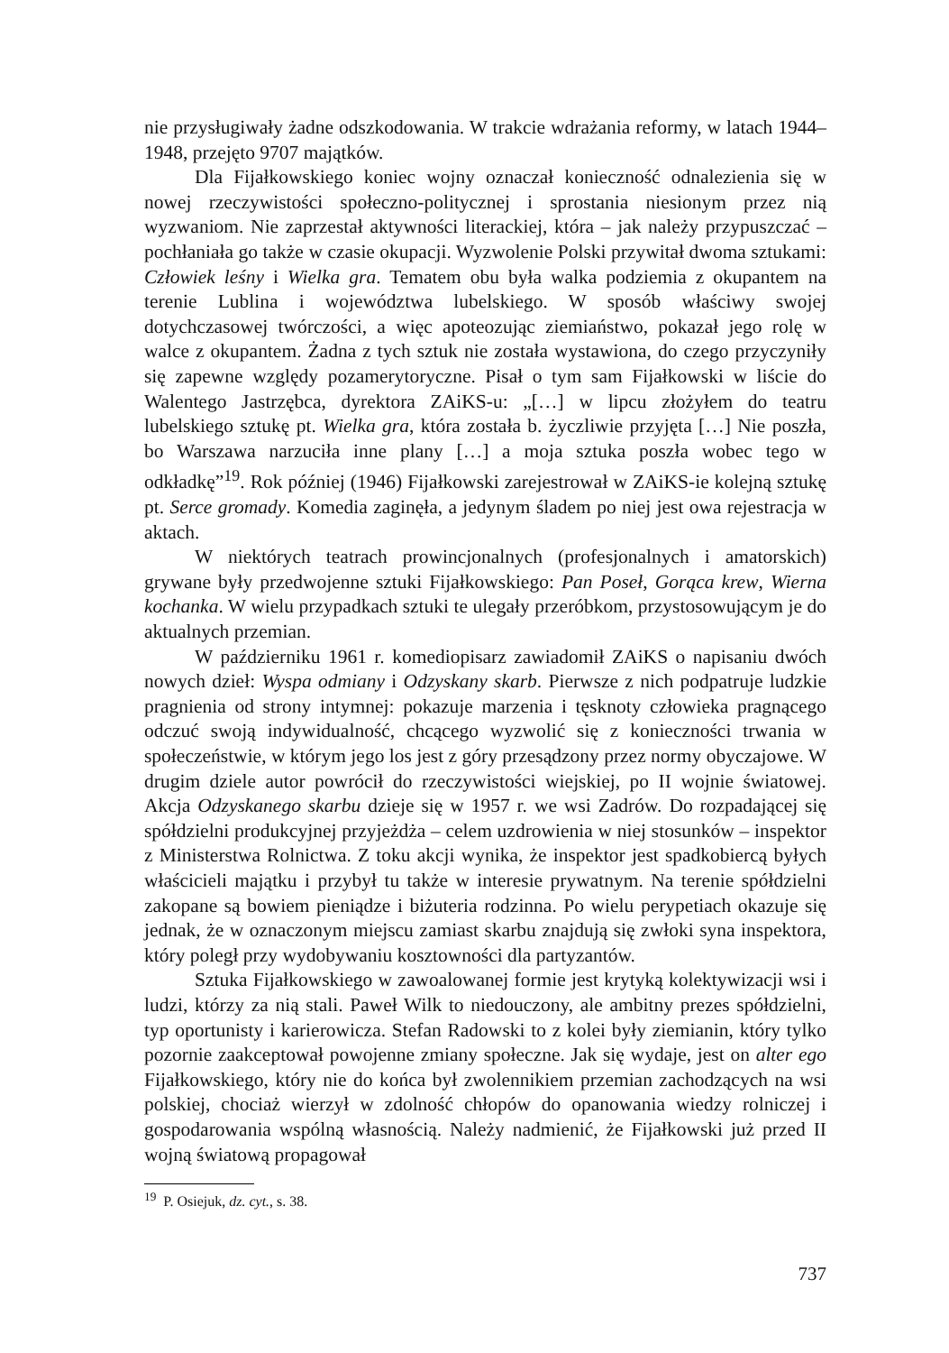nie przysługiwały żadne odszkodowania. W trakcie wdrażania reformy, w latach 1944–1948, przejęto 9707 majątków.
Dla Fijałkowskiego koniec wojny oznaczał konieczność odnalezienia się w nowej rzeczywistości społeczno-politycznej i sprostania niesionym przez nią wyzwaniom. Nie zaprzestał aktywności literackiej, która – jak należy przypuszczać – pochłaniała go także w czasie okupacji. Wyzwolenie Polski przywitał dwoma sztukami: Człowiek leśny i Wielka gra. Tematem obu była walka podziemia z okupantem na terenie Lublina i województwa lubelskiego. W sposób właściwy swojej dotychczasowej twórczości, a więc apoteozując ziemiaństwo, pokazał jego rolę w walce z okupantem. Żadna z tych sztuk nie została wystawiona, do czego przyczyniły się zapewne względy pozamerytoryczne. Pisał o tym sam Fijałkowski w liście do Walentego Jastrzębca, dyrektora ZAiKS-u: „[…] w lipcu złożyłem do teatru lubelskiego sztukę pt. Wielka gra, która została b. życzliwie przyjęta […] Nie poszła, bo Warszawa narzuciła inne plany […] a moja sztuka poszła wobec tego w odkładkę”<sup>19</sup>. Rok później (1946) Fijałkowski zarejestrował w ZAiKS-ie kolejną sztukę pt. Serce gromady. Komedia zaginęła, a jedynym śladem po niej jest owa rejestracja w aktach.
W niektórych teatrach prowincjonalnych (profesjonalnych i amatorskich) grywane były przedwojenne sztuki Fijałkowskiego: Pan Poseł, Gorąca krew, Wierna kochanka. W wielu przypadkach sztuki te ulegały przeróbkom, przystosowującym je do aktualnych przemian.
W październiku 1961 r. komediopisarz zawiadomił ZAiKS o napisaniu dwóch nowych dzieł: Wyspa odmiany i Odzyskany skarb. Pierwsze z nich podpatruje ludzkie pragnienia od strony intymnej: pokazuje marzenia i tęsknoty człowieka pragnącego odczuć swoją indywidualność, chcącego wyzwolić się z konieczności trwania w społeczeństwie, w którym jego los jest z góry przesądzony przez normy obyczajowe. W drugim dziele autor powrócił do rzeczywistości wiejskiej, po II wojnie światowej. Akcja Odzyskanego skarbu dzieje się w 1957 r. we wsi Zadrów. Do rozpadającej się spółdzielni produkcyjnej przyjeżdża – celem uzdrowienia w niej stosunków – inspektor z Ministerstwa Rolnictwa. Z toku akcji wynika, że inspektor jest spadkobiercą byłych właścicieli majątku i przybył tu także w interesie prywatnym. Na terenie spółdzielni zakopane są bowiem pieniądze i biżuteria rodzinna. Po wielu perypetiach okazuje się jednak, że w oznaczonym miejscu zamiast skarbu znajdują się zwłoki syna inspektora, który poległ przy wydobywaniu kosztowności dla partyzantów.
Sztuka Fijałkowskiego w zawoalowanej formie jest krytyką kolektywizacji wsi i ludzi, którzy za nią stali. Paweł Wilk to niedouczony, ale ambitny prezes spółdzielni, typ oportunisty i karierowicza. Stefan Radowski to z kolei były ziemianin, który tylko pozornie zaakceptował powojenne zmiany społeczne. Jak się wydaje, jest on alter ego Fijałkowskiego, który nie do końca był zwolennikiem przemian zachodzących na wsi polskiej, chociaż wierzył w zdolność chłopów do opanowania wiedzy rolniczej i gospodarowania wspólną własnością. Należy nadmienić, że Fijałkowski już przed II wojną światową propagował
<sup>19</sup> P. Osiejuk, dz. cyt., s. 38.
737